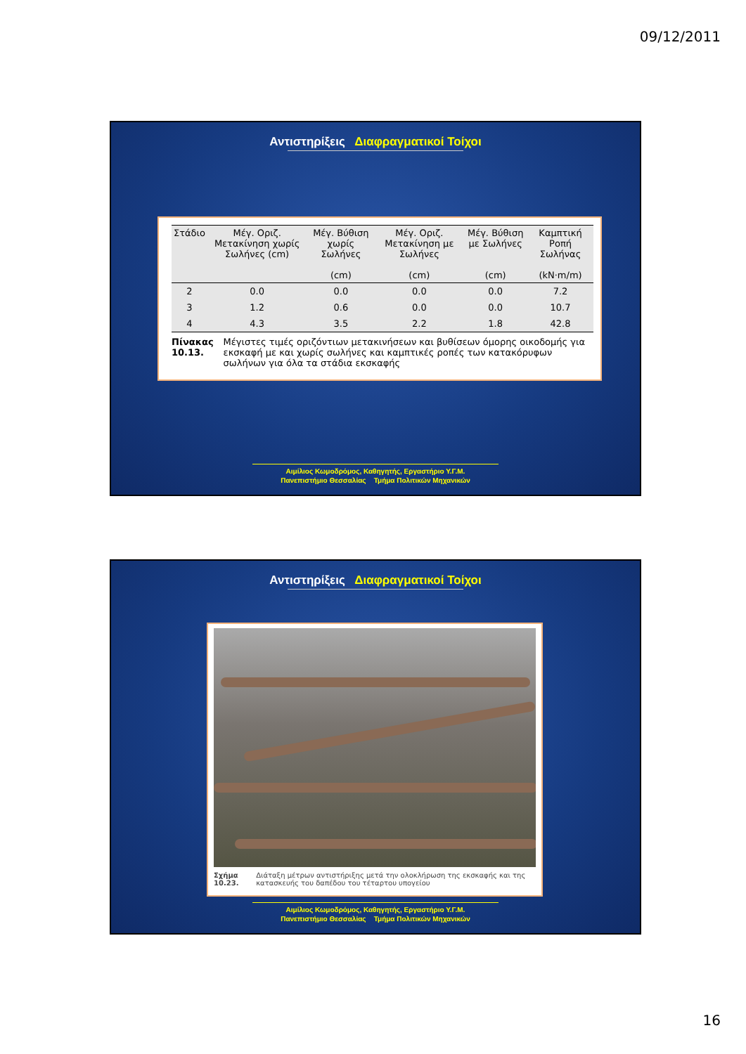09/12/2011
Αντιστηρίξεις Διαφραγματικοί Τοίχοι
| Στάδιο | Μέγ. Οριζ. Μετακίνηση χωρίς Σωλήνες (cm) | Μέγ. Βύθιση χωρίς Σωλήνες (cm) | Μέγ. Οριζ. Μετακίνηση με Σωλήνες (cm) | Μέγ. Βύθιση με Σωλήνες (cm) | Καμπτική Ροπή Σωλήνας (kN·m/m) |
| --- | --- | --- | --- | --- | --- |
| 2 | 0.0 | 0.0 | 0.0 | 0.0 | 7.2 |
| 3 | 1.2 | 0.6 | 0.0 | 0.0 | 10.7 |
| 4 | 4.3 | 3.5 | 2.2 | 1.8 | 42.8 |
Πίνακας 10.13. Μέγιστες τιμές οριζόντιων μετακινήσεων και βυθίσεων όμορης οικοδομής για εκσκαφή με και χωρίς σωλήνες και καμπτικές ροπές των κατακόρυφων σωλήνων για όλα τα στάδια εκσκαφής
Αιμίλιος Κωμοδρόμος, Καθηγητής, Εργαστήριο Υ.Γ.Μ.
Πανεπιστήμιο Θεσσαλίας Τμήμα Πολιτικών Μηχανικών
Αντιστηρίξεις Διαφραγματικοί Τοίχοι
Σχήμα 10.23. Διάταξη μέτρων αντιστήριξης μετά την ολοκλήρωση της εκσκαφής και της κατασκευής του δαπέδου του τέταρτου υπογείου
Αιμίλιος Κωμοδρόμος, Καθηγητής, Εργαστήριο Υ.Γ.Μ.
Πανεπιστήμιο Θεσσαλίας Τμήμα Πολιτικών Μηχανικών
16